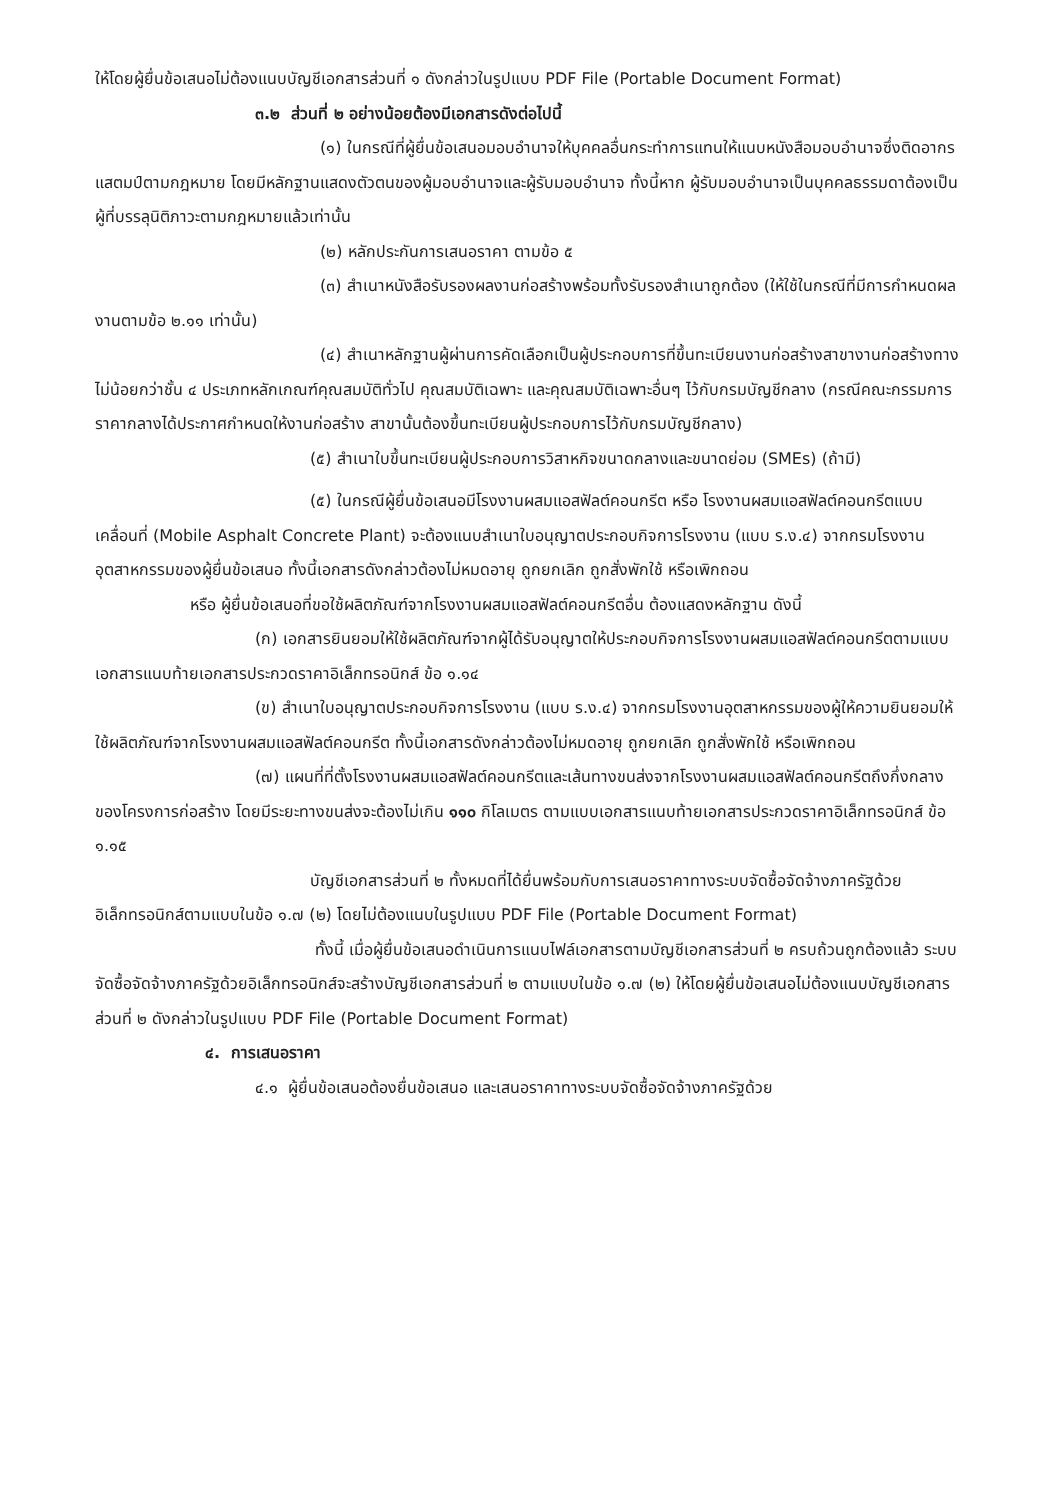ให้โดยผู้ยื่นข้อเสนอไม่ต้องแนบบัญชีเอกสารส่วนที่ ๑ ดังกล่าวในรูปแบบ PDF File (Portable Document Format)
๓.๒ ส่วนที่ ๒ อย่างน้อยต้องมีเอกสารดังต่อไปนี้
(๑) ในกรณีที่ผู้ยื่นข้อเสนอมอบอำนาจให้บุคคลอื่นกระทำการแทนให้แนบหนังสือมอบอำนาจซึ่งติดอากรแสตมป์ตามกฎหมาย โดยมีหลักฐานแสดงตัวตนของผู้มอบอำนาจและผู้รับมอบอำนาจ ทั้งนี้หาก ผู้รับมอบอำนาจเป็นบุคคลธรรมดาต้องเป็นผู้ที่บรรลุนิติภาวะตามกฎหมายแล้วเท่านั้น
(๒) หลักประกันการเสนอราคา ตามข้อ ๕
(๓) สำเนาหนังสือรับรองผลงานก่อสร้างพร้อมทั้งรับรองสำเนาถูกต้อง (ให้ใช้ในกรณีที่มีการกำหนดผลงานตามข้อ ๒.๑๑ เท่านั้น)
(๔) สำเนาหลักฐานผู้ผ่านการคัดเลือกเป็นผู้ประกอบการที่ขึ้นทะเบียนงานก่อสร้างสาขางานก่อสร้างทางไม่น้อยกว่าชั้น ๔ ประเภทหลักเกณฑ์คุณสมบัติทั่วไป คุณสมบัติเฉพาะ และคุณสมบัติเฉพาะอื่นๆ ไว้กับกรมบัญชีกลาง (กรณีคณะกรรมการราคากลางได้ประกาศกำหนดให้งานก่อสร้าง สาขานั้นต้องขึ้นทะเบียนผู้ประกอบการไว้กับกรมบัญชีกลาง)
(๕) สำเนาใบขึ้นทะเบียนผู้ประกอบการวิสาหกิจขนาดกลางและขนาดย่อม (SMEs) (ถ้ามี)
(๕) ในกรณีผู้ยื่นข้อเสนอมีโรงงานผสมแอสฟัลต์คอนกรีต หรือ โรงงานผสมแอสฟัลต์คอนกรีตแบบเคลื่อนที่ (Mobile Asphalt Concrete Plant) จะต้องแนบสำเนาใบอนุญาตประกอบกิจการโรงงาน (แบบ ร.ง.๔) จากกรมโรงงานอุตสาหกรรมของผู้ยื่นข้อเสนอ ทั้งนี้เอกสารดังกล่าวต้องไม่หมดอายุ ถูกยกเลิก ถูกสั่งพักใช้ หรือเพิกถอน
หรือ ผู้ยื่นข้อเสนอที่ขอใช้ผลิตภัณฑ์จากโรงงานผสมแอสฟัลต์คอนกรีตอื่น ต้องแสดงหลักฐาน ดังนี้
(ก) เอกสารยินยอมให้ใช้ผลิตภัณฑ์จากผู้ได้รับอนุญาตให้ประกอบกิจการโรงงานผสมแอสฟัลต์คอนกรีตตามแบบเอกสารแนบท้ายเอกสารประกวดราคาอิเล็กทรอนิกส์ ข้อ ๑.๑๔
(ข) สำเนาใบอนุญาตประกอบกิจการโรงงาน (แบบ ร.ง.๔) จากกรมโรงงานอุตสาหกรรมของผู้ให้ความยินยอมให้ใช้ผลิตภัณฑ์จากโรงงานผสมแอสฟัลต์คอนกรีต ทั้งนี้เอกสารดังกล่าวต้องไม่หมดอายุ ถูกยกเลิก ถูกสั่งพักใช้ หรือเพิกถอน
(๗) แผนที่ที่ตั้งโรงงานผสมแอสฟัลต์คอนกรีตและเส้นทางขนส่งจากโรงงานผสมแอสฟัลต์คอนกรีตถึงกึ่งกลางของโครงการก่อสร้าง โดยมีระยะทางขนส่งจะต้องไม่เกิน ๑๑๐ กิโลเมตร ตามแบบเอกสารแนบท้ายเอกสารประกวดราคาอิเล็กทรอนิกส์ ข้อ ๑.๑๕
บัญชีเอกสารส่วนที่ ๒ ทั้งหมดที่ได้ยื่นพร้อมกับการเสนอราคาทางระบบจัดซื้อจัดจ้างภาครัฐด้วยอิเล็กทรอนิกส์ตามแบบในข้อ ๑.๗ (๒) โดยไม่ต้องแนบในรูปแบบ PDF File (Portable Document Format)
ทั้งนี้ เมื่อผู้ยื่นข้อเสนอดำเนินการแนบไฟล์เอกสารตามบัญชีเอกสารส่วนที่ ๒ ครบถ้วนถูกต้องแล้ว ระบบจัดซื้อจัดจ้างภาครัฐด้วยอิเล็กทรอนิกส์จะสร้างบัญชีเอกสารส่วนที่ ๒ ตามแบบในข้อ ๑.๗ (๒) ให้โดยผู้ยื่นข้อเสนอไม่ต้องแนบบัญชีเอกสารส่วนที่ ๒ ดังกล่าวในรูปแบบ PDF File (Portable Document Format)
๔. การเสนอราคา
๔.๑ ผู้ยื่นข้อเสนอต้องยื่นข้อเสนอ และเสนอราคาทางระบบจัดซื้อจัดจ้างภาครัฐด้วย